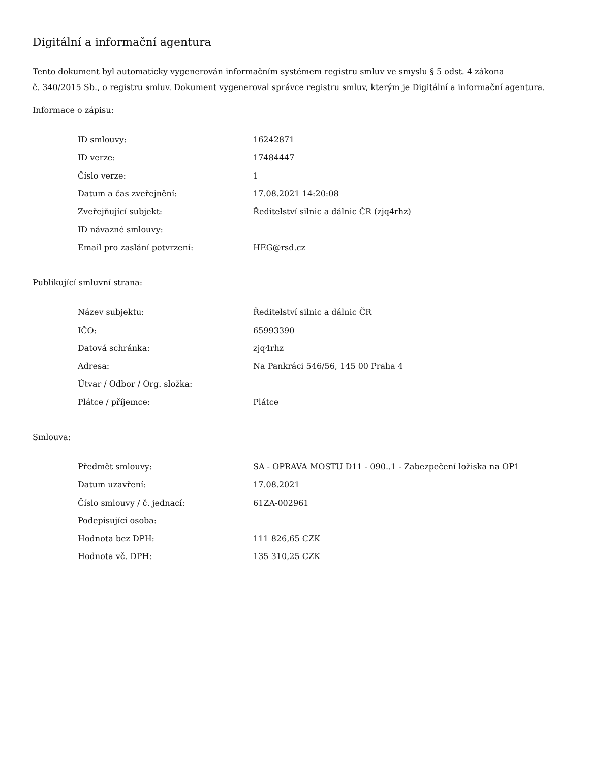Digitální a informační agentura
Tento dokument byl automaticky vygenerován informačním systémem registru smluv ve smyslu § 5 odst. 4 zákona
č. 340/2015 Sb., o registru smluv. Dokument vygeneroval správce registru smluv, kterým je Digitální a informační agentura.
Informace o zápisu:
| ID smlouvy: | 16242871 |
| ID verze: | 17484447 |
| Číslo verze: | 1 |
| Datum a čas zveřejnění: | 17.08.2021 14:20:08 |
| Zveřejňující subjekt: | Ředitelství silnic a dálnic ČR (zjq4rhz) |
| ID návazné smlouvy: | |
| Email pro zaslání potvrzení: | HEG@rsd.cz |
Publikující smluvní strana:
| Název subjektu: | Ředitelství silnic a dálnic ČR |
| IČO: | 65993390 |
| Datová schránka: | zjq4rhz |
| Adresa: | Na Pankráci 546/56, 145 00 Praha 4 |
| Útvar / Odbor / Org. složka: | |
| Plátce / příjemce: | Plátce |
Smlouva:
| Předmět smlouvy: | SA - OPRAVA MOSTU D11 - 090..1 - Zabezpečení ložiska na OP1 |
| Datum uzavření: | 17.08.2021 |
| Číslo smlouvy / č. jednací: | 61ZA-002961 |
| Podepisující osoba: | |
| Hodnota bez DPH: | 111 826,65 CZK |
| Hodnota vč. DPH: | 135 310,25 CZK |